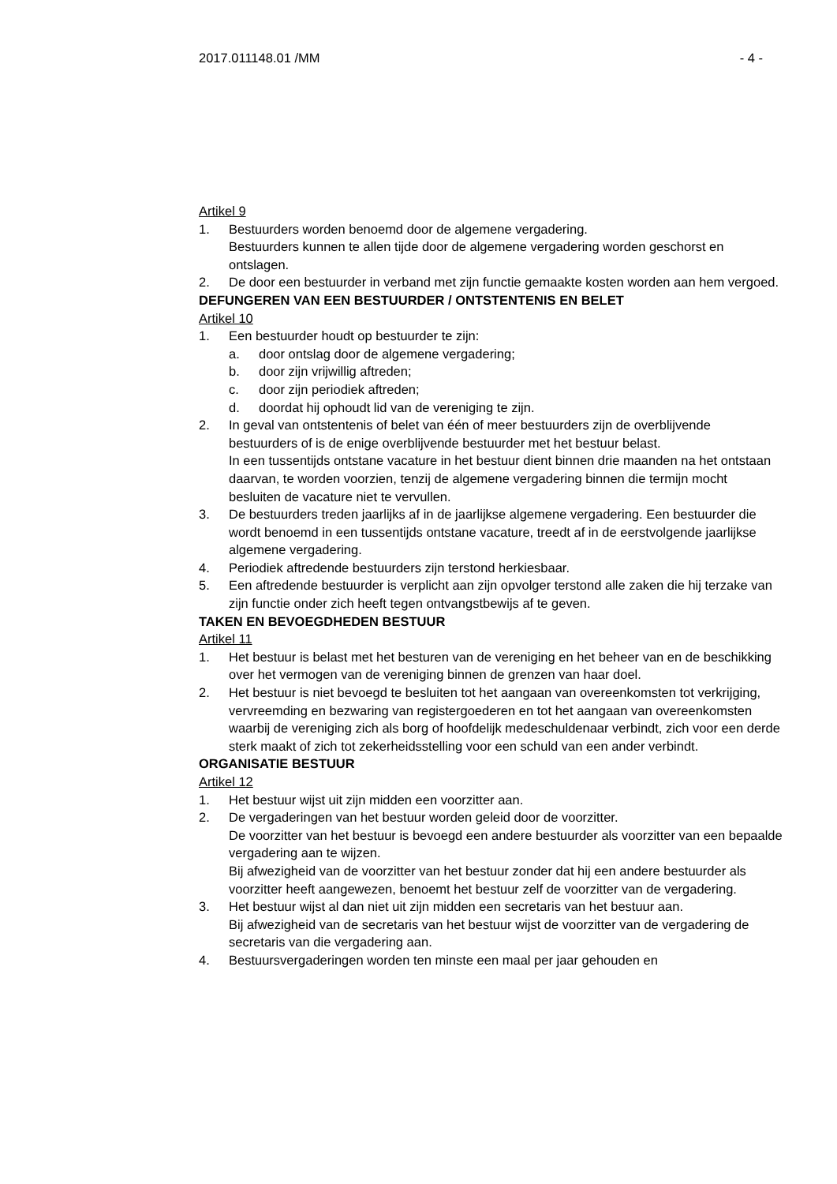2017.011148.01 /MM - 4 -
Artikel 9
1. Bestuurders worden benoemd door de algemene vergadering.
Bestuurders kunnen te allen tijde door de algemene vergadering worden geschorst en ontslagen.
2. De door een bestuurder in verband met zijn functie gemaakte kosten worden aan hem vergoed.
DEFUNGEREN VAN EEN BESTUURDER / ONTSTENTENIS EN BELET
Artikel 10
1. Een bestuurder houdt op bestuurder te zijn:
a. door ontslag door de algemene vergadering;
b. door zijn vrijwillig aftreden;
c. door zijn periodiek aftreden;
d. doordat hij ophoudt lid van de vereniging te zijn.
2. In geval van ontstentenis of belet van één of meer bestuurders zijn de overblijvende bestuurders of is de enige overblijvende bestuurder met het bestuur belast.
In een tussentijds ontstane vacature in het bestuur dient binnen drie maanden na het ontstaan daarvan, te worden voorzien, tenzij de algemene vergadering binnen die termijn mocht besluiten de vacature niet te vervullen.
3. De bestuurders treden jaarlijks af in de jaarlijkse algemene vergadering. Een bestuurder die wordt benoemd in een tussentijds ontstane vacature, treedt af in de eerstvolgende jaarlijkse algemene vergadering.
4. Periodiek aftredende bestuurders zijn terstond herkiesbaar.
5. Een aftredende bestuurder is verplicht aan zijn opvolger terstond alle zaken die hij terzake van zijn functie onder zich heeft tegen ontvangstbewijs af te geven.
TAKEN EN BEVOEGDHEDEN BESTUUR
Artikel 11
1. Het bestuur is belast met het besturen van de vereniging en het beheer van en de beschikking over het vermogen van de vereniging binnen de grenzen van haar doel.
2. Het bestuur is niet bevoegd te besluiten tot het aangaan van overeenkomsten tot verkrijging, vervreemding en bezwaring van registergoederen en tot het aangaan van overeenkomsten waarbij de vereniging zich als borg of hoofdelijk medeschuldenaar verbindt, zich voor een derde sterk maakt of zich tot zekerheidsstelling voor een schuld van een ander verbindt.
ORGANISATIE BESTUUR
Artikel 12
1. Het bestuur wijst uit zijn midden een voorzitter aan.
2. De vergaderingen van het bestuur worden geleid door de voorzitter.
De voorzitter van het bestuur is bevoegd een andere bestuurder als voorzitter van een bepaalde vergadering aan te wijzen.
Bij afwezigheid van de voorzitter van het bestuur zonder dat hij een andere bestuurder als voorzitter heeft aangewezen, benoemt het bestuur zelf de voorzitter van de vergadering.
3. Het bestuur wijst al dan niet uit zijn midden een secretaris van het bestuur aan.
Bij afwezigheid van de secretaris van het bestuur wijst de voorzitter van de vergadering de secretaris van die vergadering aan.
4. Bestuursvergaderingen worden ten minste een maal per jaar gehouden en